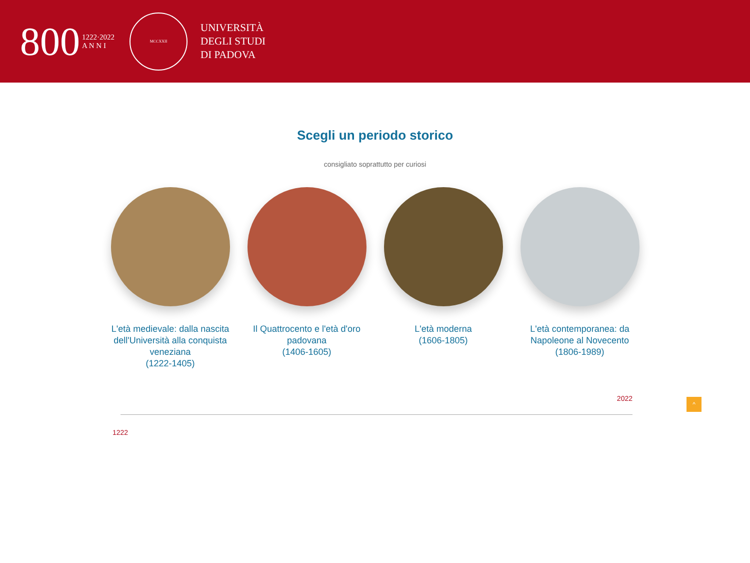800 1222·2022
A N N I
MCCXXII
UNIVERSITÀ
DEGLI STUDI
DI PADOVA
Scegli un periodo storico
consigliato soprattutto per curiosi
L'età medievale: dalla nascita dell'Università alla conquista veneziana
(1222-1405)
Il Quattrocento e l'età d'oro padovana
(1406-1605)
L'età moderna
(1606-1805)
L'età contemporanea: da Napoleone al Novecento
(1806-1989)
1222
2022
^